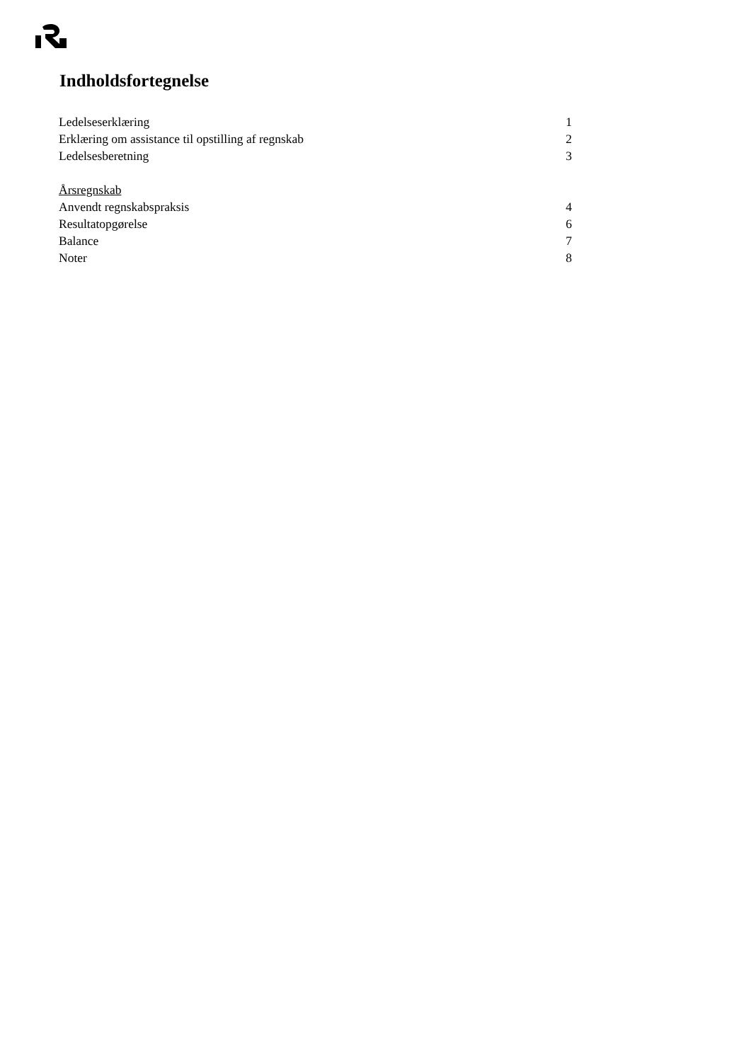Indholdsfortegnelse
Ledelseserklæring 1
Erklæring om assistance til opstilling af regnskab 2
Ledelsesberetning 3
Årsregnskab
Anvendt regnskabspraksis 4
Resultatopgørelse 6
Balance 7
Noter 8